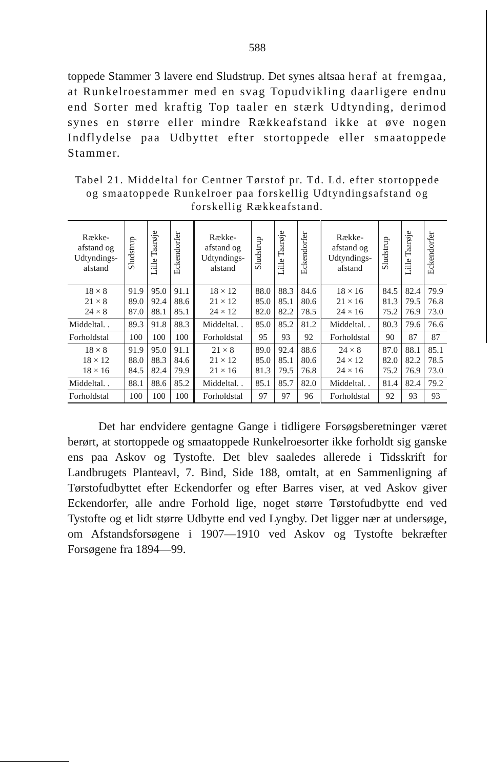588
toppede Stammer 3 lavere end Sludstrup. Det synes altsaa heraf at fremgaa, at Runkelroestammer med en svag Topudvikling daarligere endnu end Sorter med kraftig Top taaler en stærk Udtynding, derimod synes en større eller mindre Rækkeafstand ikke at øve nogen Indflydelse paa Udbyttet efter stortoppede eller smaatoppede Stammer.
Tabel 21. Middeltal for Centner Tørstof pr. Td. Ld. efter stortoppede og smaatoppede Runkelroer paa forskellig Udtyndingsafstand og forskellig Rækkeafstand.
| Række- afstand og Udtyndings- afstand | Sludstrup | Lille Taarøje | Eckendorfer | Række- afstand og Udtyndings- afstand | Sludstrup | Lille Taarøje | Eckendorfer | Række- afstand og Udtyndings- afstand | Sludstrup | Lille Taarøje | Eckendorfer |
| --- | --- | --- | --- | --- | --- | --- | --- | --- | --- | --- | --- |
| 18 × 8 21 × 8 24 × 8 | 91.9 89.0 87.0 | 95.0 92.4 88.1 | 91.1 88.6 85.1 | 18 × 12 21 × 12 24 × 12 | 88.0 85.0 82.0 | 88.3 85.1 82.2 | 84.6 80.6 78.5 | 18 × 16 21 × 16 24 × 16 | 84.5 81.3 75.2 | 82.4 79.5 76.9 | 79.9 76.8 73.0 |
| Middeltal. . | 89.3 | 91.8 | 88.3 | Middeltal. . | 85.0 | 85.2 | 81.2 | Middeltal. . | 80.3 | 79.6 | 76.6 |
| Forholdstal | 100 | 100 | 100 | Forholdstal | 95 | 93 | 92 | Forholdstal | 90 | 87 | 87 |
| 18 × 8 18 × 12 18 × 16 | 91.9 88.0 84.5 | 95.0 88.3 82.4 | 91.1 84.6 79.9 | 21 × 8 21 × 12 21 × 16 | 89.0 85.0 81.3 | 92.4 85.1 79.5 | 88.6 80.6 76.8 | 24 × 8 24 × 12 24 × 16 | 87.0 82.0 75.2 | 88.1 82.2 76.9 | 85.1 78.5 73.0 |
| Middeltal. . | 88.1 | 88.6 | 85.2 | Middeltal. . | 85.1 | 85.7 | 82.0 | Middeltal. . | 81.4 | 82.4 | 79.2 |
| Forholdstal | 100 | 100 | 100 | Forholdstal | 97 | 97 | 96 | Forholdstal | 92 | 93 | 93 |
Det har endvidere gentagne Gange i tidligere Forsøgsberetninger været berørt, at stortoppede og smaatoppede Runkelroesorter ikke forholdt sig ganske ens paa Askov og Tystofte. Det blev saaledes allerede i Tidsskrift for Landbrugets Planteavl, 7. Bind, Side 188, omtalt, at en Sammenligning af Tørstofudbyttet efter Eckendorfer og efter Barres viser, at ved Askov giver Eckendorfer, alle andre Forhold lige, noget større Tørstofudbytte end ved Tystofte og et lidt større Udbytte end ved Lyngby. Det ligger nær at undersøge, om Afstandsforsøgene i 1907—1910 ved Askov og Tystofte bekræfter Forsøgene fra 1894—99.